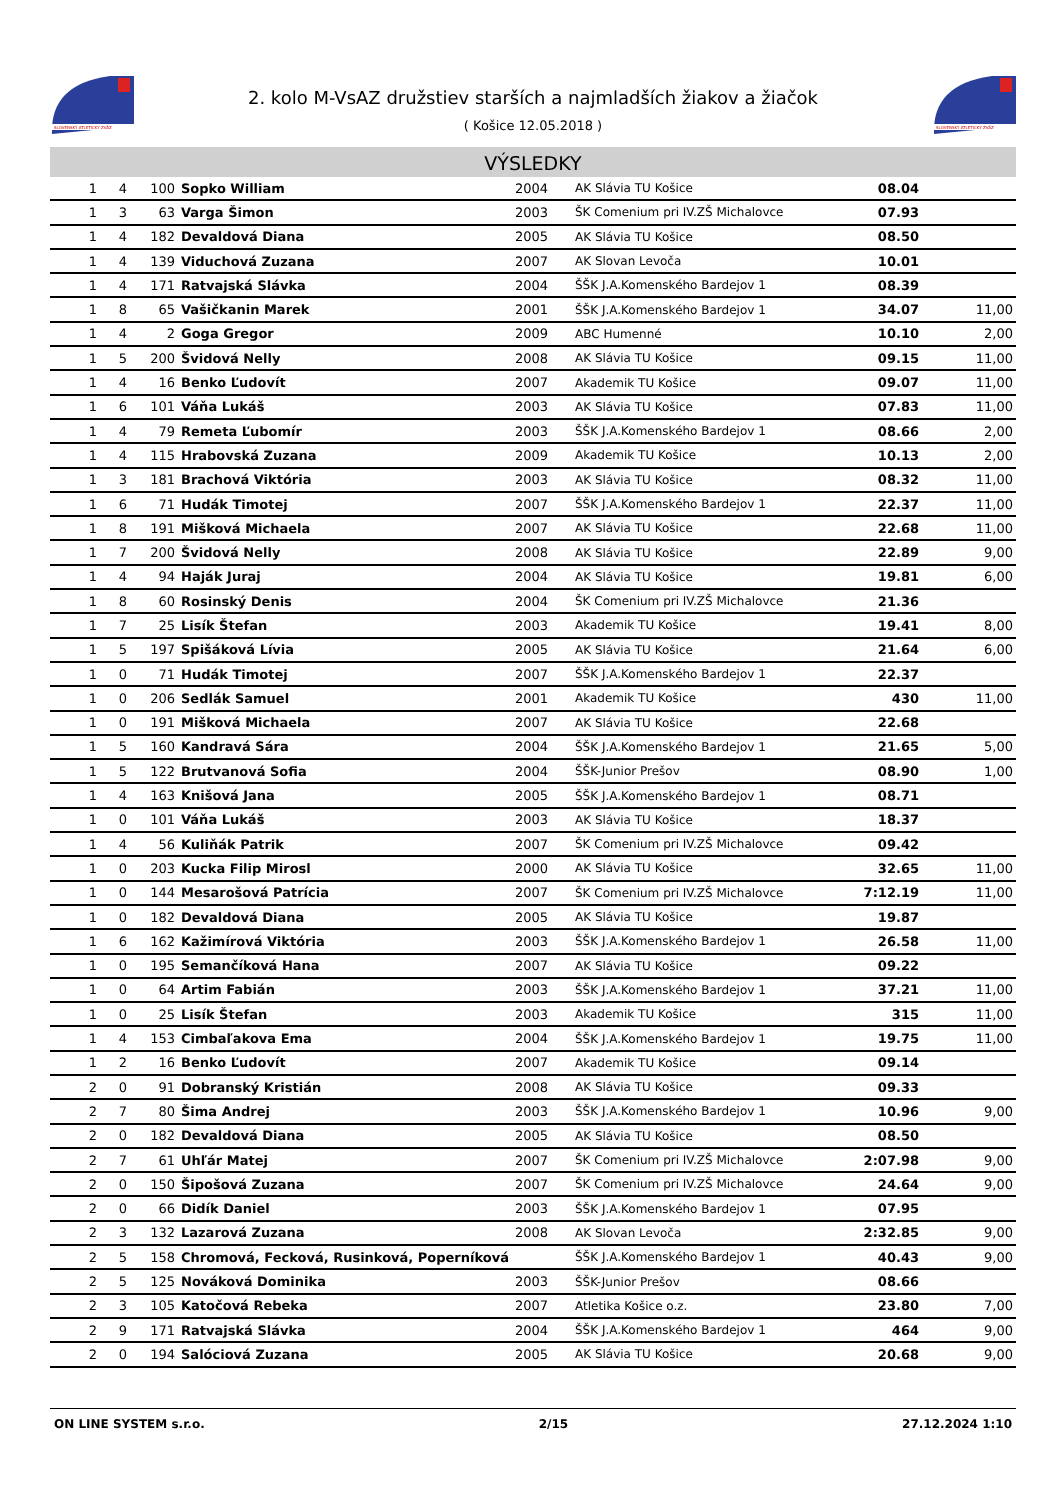SLOVENSKÝ ATLETICKÝ ZVÄZ
2. kolo M-VsAZ družstiev starších a najmladších žiakov a žiačok
( Košice 12.05.2018 )
SLOVENSKÝ ATLETICKÝ ZVÄZ
VÝSLEDKY
| 1 | 4 | 100 | Sopko William | 2004 | AK Slávia TU Košice | 08.04 | |
| 1 | 3 | 63 | Varga Šimon | 2003 | ŠK Comenium pri IV.ZŠ Michalovce | 07.93 | |
| 1 | 4 | 182 | Devaldová Diana | 2005 | AK Slávia TU Košice | 08.50 | |
| 1 | 4 | 139 | Viduchová Zuzana | 2007 | AK Slovan Levoča | 10.01 | |
| 1 | 4 | 171 | Ratvajská Slávka | 2004 | ŠŠK J.A.Komenského Bardejov 1 | 08.39 | |
| 1 | 8 | 65 | Vašičkanin Marek | 2001 | ŠŠK J.A.Komenského Bardejov 1 | 34.07 | 11,00 |
| 1 | 4 | 2 | Goga Gregor | 2009 | ABC Humenné | 10.10 | 2,00 |
| 1 | 5 | 200 | Švidová Nelly | 2008 | AK Slávia TU Košice | 09.15 | 11,00 |
| 1 | 4 | 16 | Benko Ľudovít | 2007 | Akademik TU Košice | 09.07 | 11,00 |
| 1 | 6 | 101 | Váňa Lukáš | 2003 | AK Slávia TU Košice | 07.83 | 11,00 |
| 1 | 4 | 79 | Remeta Ľubomír | 2003 | ŠŠK J.A.Komenského Bardejov 1 | 08.66 | 2,00 |
| 1 | 4 | 115 | Hrabovská Zuzana | 2009 | Akademik TU Košice | 10.13 | 2,00 |
| 1 | 3 | 181 | Brachová Viktória | 2003 | AK Slávia TU Košice | 08.32 | 11,00 |
| 1 | 6 | 71 | Hudák Timotej | 2007 | ŠŠK J.A.Komenského Bardejov 1 | 22.37 | 11,00 |
| 1 | 8 | 191 | Mišková Michaela | 2007 | AK Slávia TU Košice | 22.68 | 11,00 |
| 1 | 7 | 200 | Švidová Nelly | 2008 | AK Slávia TU Košice | 22.89 | 9,00 |
| 1 | 4 | 94 | Haják Juraj | 2004 | AK Slávia TU Košice | 19.81 | 6,00 |
| 1 | 8 | 60 | Rosinský Denis | 2004 | ŠK Comenium pri IV.ZŠ Michalovce | 21.36 | |
| 1 | 7 | 25 | Lisík Štefan | 2003 | Akademik TU Košice | 19.41 | 8,00 |
| 1 | 5 | 197 | Spišáková Lívia | 2005 | AK Slávia TU Košice | 21.64 | 6,00 |
| 1 | 0 | 71 | Hudák Timotej | 2007 | ŠŠK J.A.Komenského Bardejov 1 | 22.37 | |
| 1 | 0 | 206 | Sedlák Samuel | 2001 | Akademik TU Košice | 430 | 11,00 |
| 1 | 0 | 191 | Mišková Michaela | 2007 | AK Slávia TU Košice | 22.68 | |
| 1 | 5 | 160 | Kandravá Sára | 2004 | ŠŠK J.A.Komenského Bardejov 1 | 21.65 | 5,00 |
| 1 | 5 | 122 | Brutvanová Sofia | 2004 | ŠŠK-Junior Prešov | 08.90 | 1,00 |
| 1 | 4 | 163 | Knišová Jana | 2005 | ŠŠK J.A.Komenského Bardejov 1 | 08.71 | |
| 1 | 0 | 101 | Váňa Lukáš | 2003 | AK Slávia TU Košice | 18.37 | |
| 1 | 4 | 56 | Kuliňák Patrik | 2007 | ŠK Comenium pri IV.ZŠ Michalovce | 09.42 | |
| 1 | 0 | 203 | Kucka Filip Mirosl | 2000 | AK Slávia TU Košice | 32.65 | 11,00 |
| 1 | 0 | 144 | Mesarošová Patrícia | 2007 | ŠK Comenium pri IV.ZŠ Michalovce | 7:12.19 | 11,00 |
| 1 | 0 | 182 | Devaldová Diana | 2005 | AK Slávia TU Košice | 19.87 | |
| 1 | 6 | 162 | Kažimírová Viktória | 2003 | ŠŠK J.A.Komenského Bardejov 1 | 26.58 | 11,00 |
| 1 | 0 | 195 | Semančíková Hana | 2007 | AK Slávia TU Košice | 09.22 | |
| 1 | 0 | 64 | Artim Fabián | 2003 | ŠŠK J.A.Komenského Bardejov 1 | 37.21 | 11,00 |
| 1 | 0 | 25 | Lisík Štefan | 2003 | Akademik TU Košice | 315 | 11,00 |
| 1 | 4 | 153 | Cimbaľakova Ema | 2004 | ŠŠK J.A.Komenského Bardejov 1 | 19.75 | 11,00 |
| 1 | 2 | 16 | Benko Ľudovít | 2007 | Akademik TU Košice | 09.14 | |
| 2 | 0 | 91 | Dobranský Kristián | 2008 | AK Slávia TU Košice | 09.33 | |
| 2 | 7 | 80 | Šima Andrej | 2003 | ŠŠK J.A.Komenského Bardejov 1 | 10.96 | 9,00 |
| 2 | 0 | 182 | Devaldová Diana | 2005 | AK Slávia TU Košice | 08.50 | |
| 2 | 7 | 61 | Uhľár Matej | 2007 | ŠK Comenium pri IV.ZŠ Michalovce | 2:07.98 | 9,00 |
| 2 | 0 | 150 | Šipošová Zuzana | 2007 | ŠK Comenium pri IV.ZŠ Michalovce | 24.64 | 9,00 |
| 2 | 0 | 66 | Didík Daniel | 2003 | ŠŠK J.A.Komenského Bardejov 1 | 07.95 | |
| 2 | 3 | 132 | Lazarová Zuzana | 2008 | AK Slovan Levoča | 2:32.85 | 9,00 |
| 2 | 5 | 158 | Chromová, Fecková, Rusinková, Poperníková | | ŠŠK J.A.Komenského Bardejov 1 | 40.43 | 9,00 |
| 2 | 5 | 125 | Nováková Dominika | 2003 | ŠŠK-Junior Prešov | 08.66 | |
| 2 | 3 | 105 | Katočová Rebeka | 2007 | Atletika Košice o.z. | 23.80 | 7,00 |
| 2 | 9 | 171 | Ratvajská Slávka | 2004 | ŠŠK J.A.Komenského Bardejov 1 | 464 | 9,00 |
| 2 | 0 | 194 | Salóciová Zuzana | 2005 | AK Slávia TU Košice | 20.68 | 9,00 |
ON LINE SYSTEM s.r.o. 2/15 27.12.2024 1:10